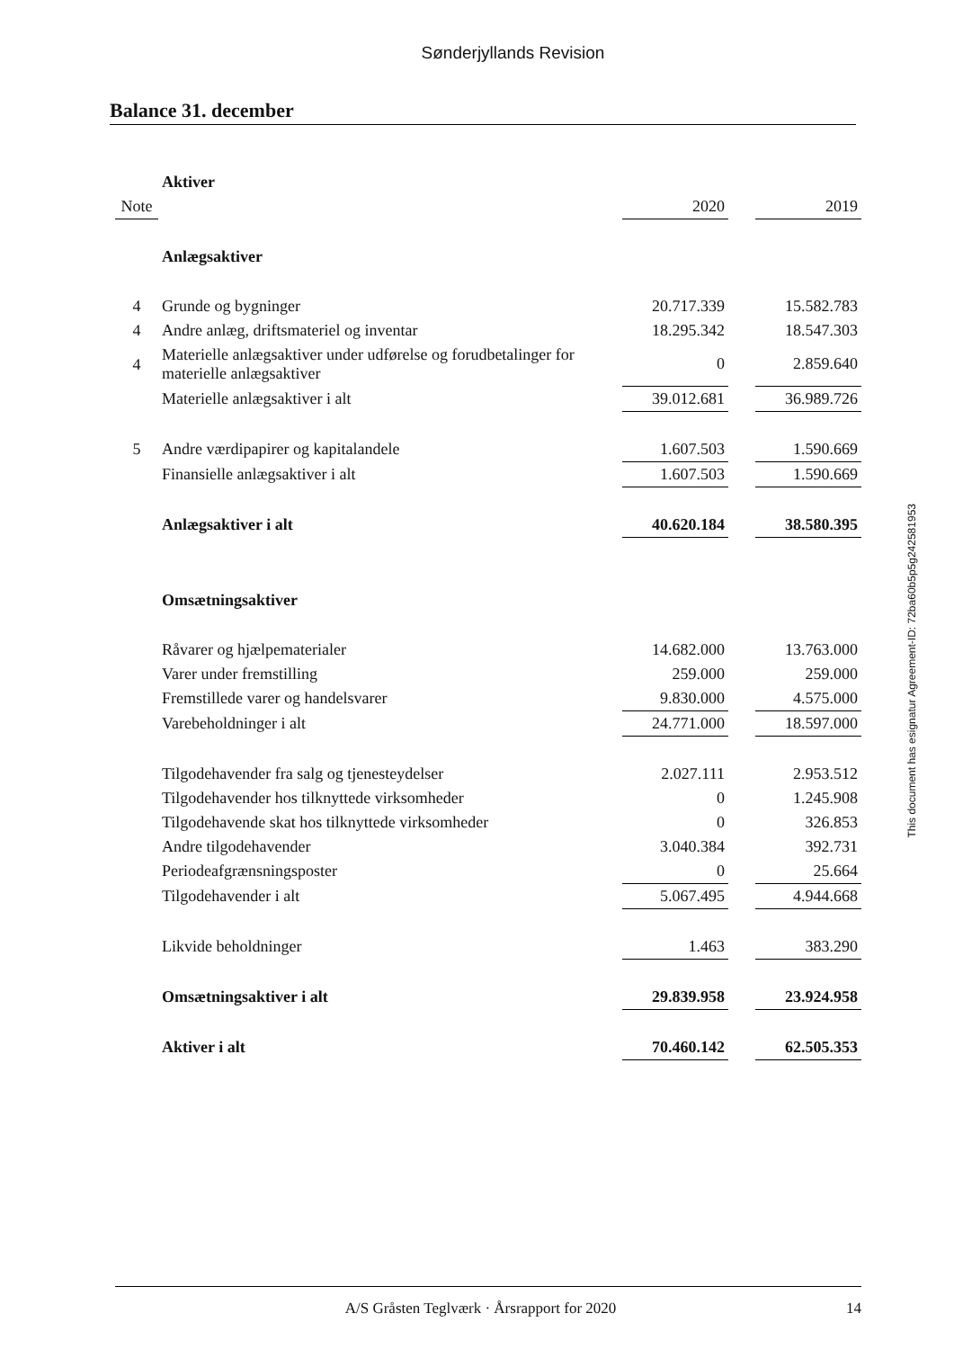Sønderjyllands Revision
Balance 31. december
| | Aktiver | | | |
| Note | | 2020 | | 2019 |
| | Anlægsaktiver | | | |
| 4 | Grunde og bygninger | 20.717.339 | | 15.582.783 |
| 4 | Andre anlæg, driftsmateriel og inventar | 18.295.342 | | 18.547.303 |
| 4 | Materielle anlægsaktiver under udførelse og forudbetalinger for materielle anlægsaktiver | 0 | | 2.859.640 |
| | Materielle anlægsaktiver i alt | 39.012.681 | | 36.989.726 |
| 5 | Andre værdipapirer og kapitalandele | 1.607.503 | | 1.590.669 |
| | Finansielle anlægsaktiver i alt | 1.607.503 | | 1.590.669 |
| | Anlægsaktiver i alt | 40.620.184 | | 38.580.395 |
| | Omsætningsaktiver | | | |
| | Råvarer og hjælpematerialer | 14.682.000 | | 13.763.000 |
| | Varer under fremstilling | 259.000 | | 259.000 |
| | Fremstillede varer og handelsvarer | 9.830.000 | | 4.575.000 |
| | Varebeholdninger i alt | 24.771.000 | | 18.597.000 |
| | Tilgodehavender fra salg og tjenesteydelser | 2.027.111 | | 2.953.512 |
| | Tilgodehavender hos tilknyttede virksomheder | 0 | | 1.245.908 |
| | Tilgodehavende skat hos tilknyttede virksomheder | 0 | | 326.853 |
| | Andre tilgodehavender | 3.040.384 | | 392.731 |
| | Periodeafgrænsningsposter | 0 | | 25.664 |
| | Tilgodehavender i alt | 5.067.495 | | 4.944.668 |
| | Likvide beholdninger | 1.463 | | 383.290 |
| | Omsætningsaktiver i alt | 29.839.958 | | 23.924.958 |
| | Aktiver i alt | 70.460.142 | | 62.505.353 |
This document has esignatur Agreement-ID: 72ba60b5p5g242581953
A/S Gråsten Teglværk · Årsrapport for 2020 14